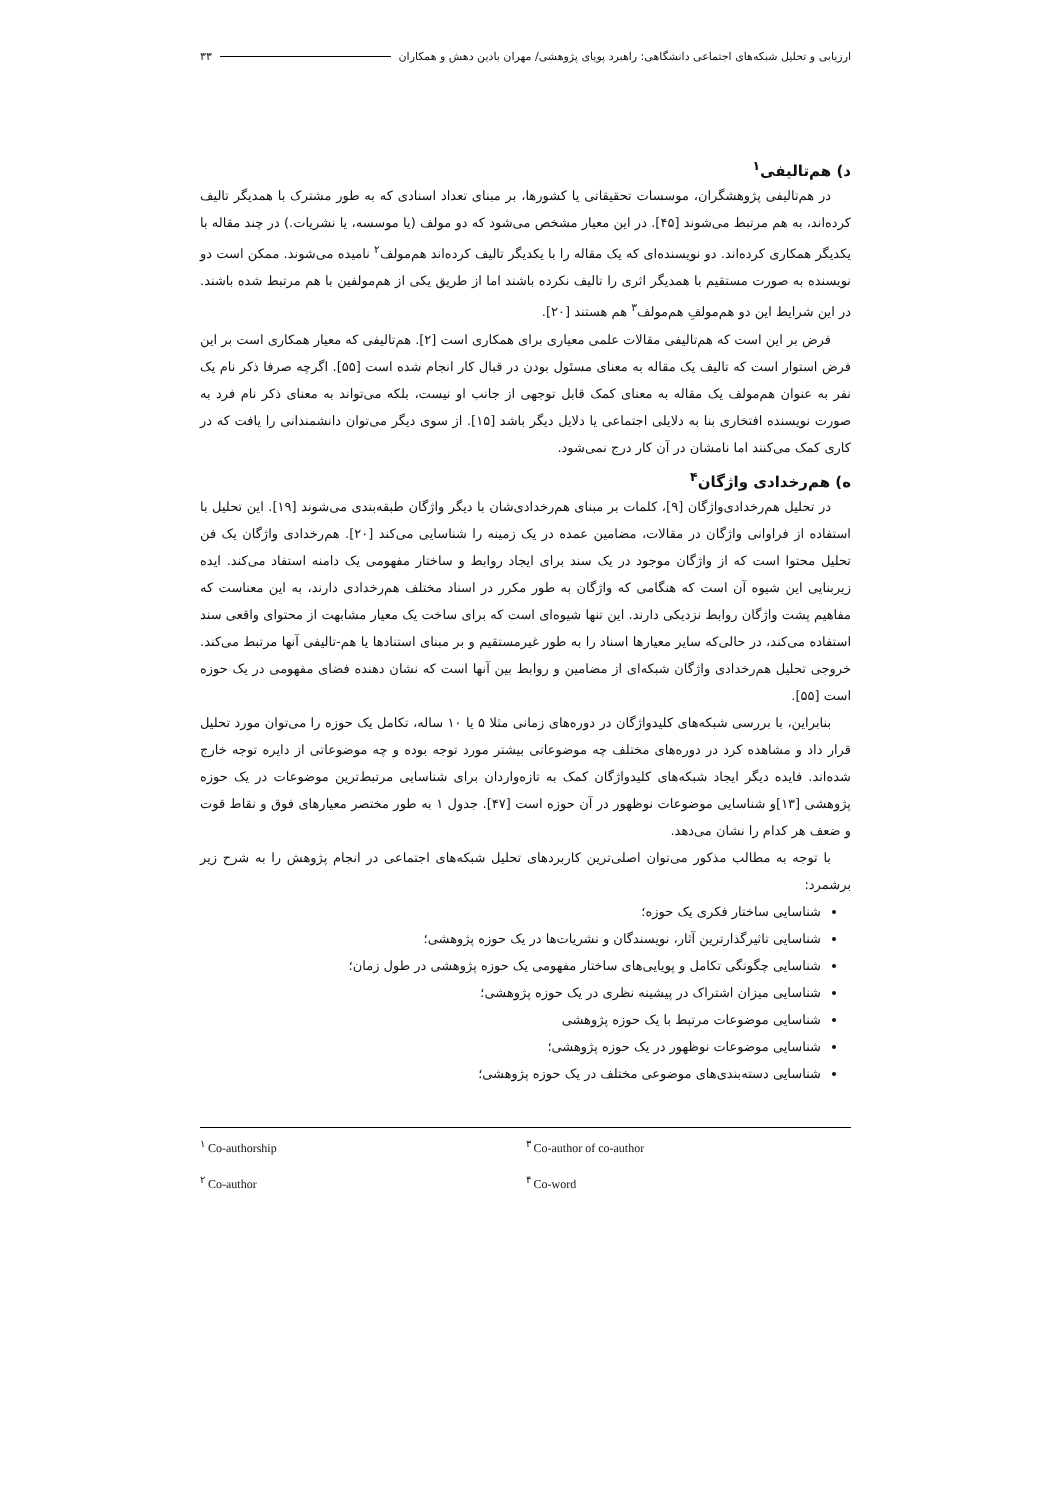ارزیابی و تحلیل شبکه‌های اجتماعی دانشگاهی: راهبرد پویای پژوهشی/ مهران بادین دهش و همکاران ۳۳
د) هم‌تالیفی<sup>۱</sup>
در هم‌تالیفی پژوهشگران، موسسات تحقیقاتی یا کشورها، بر مبنای تعداد اسنادی که به طور مشترک با همدیگر تالیف کرده‌اند، به هم مرتبط می‌شوند [۴۵]. در این معیار مشخص می‌شود که دو مولف (یا موسسه، یا نشریات.) در چند مقاله با یکدیگر همکاری کرده‌اند. دو نویسنده‌ای که یک مقاله را با یکدیگر تالیف کرده‌اند هم‌مولف<sup>۲</sup> نامیده می‌شوند. ممکن است دو نویسنده به صورت مستقیم با همدیگر اثری را تالیف نکرده باشند اما از طریق یکی از هم‌مولفین با هم مرتبط شده باشند. در این شرایط این دو هم‌مولفِ هم‌مولف<sup>۳</sup> هم هستند [۲۰].
فرض بر این است که هم‌تالیفی مقالات علمی معیاری برای همکاری است [۲]. هم‌تالیفی که معیار همکاری است بر این فرض استوار است که تالیف یک مقاله به معنای مسئول بودن در قبال کار انجام شده است [۵۵]. اگرچه صرفا ذکر نام یک نفر به عنوان هم‌مولف یک مقاله به معنای کمک قابل توجهی از جانب او نیست، بلکه می‌تواند به معنای ذکر نام فرد به صورت نویسنده افتخاری بنا به دلایلی اجتماعی یا دلایل دیگر باشد [۱۵]. از سوی دیگر می‌توان دانشمندانی را یافت که در کاری کمک می‌کنند اما نامشان در آن کار درج نمی‌شود.
ه) هم‌رخدادی واژگان<sup>۴</sup>
در تحلیل هم‌رخدادی‌واژگان [۹]، کلمات بر مبنای هم‌رخدادی‌شان با دیگر واژگان طبقه‌بندی می‌شوند [۱۹]. این تحلیل با استفاده از فراوانی واژگان در مقالات، مضامین عمده در یک زمینه را شناسایی می‌کند [۲۰]. هم‌رخدادی واژگان یک فن تحلیل محتوا است که از واژگان موجود در یک سند برای ایجاد روابط و ساختار مفهومی یک دامنه استفاد می‌کند. ایده زیربنایی این شیوه آن است که هنگامی که واژگان به طور مکرر در اسناد مختلف هم‌رخدادی دارند، به این معناست که مفاهیم پشت واژگان روابط نزدیکی دارند. این تنها شیوه‌ای است که برای ساخت یک معیار مشابهت از محتوای واقعی سند استفاده می‌کند، در حالی‌که سایر معیارها اسناد را به طور غیرمستقیم و بر مبنای استنادها یا هم-تالیفی آنها مرتبط می‌کند. خروجی تحلیل هم‌رخدادی واژگان شبکه‌ای از مضامین و روابط بین آنها است که نشان دهنده فضای مفهومی در یک حوزه است [۵۵].
بنابراین، با بررسی شبکه‌های کلیدواژگان در دوره‌های زمانی مثلا ۵ یا ۱۰ ساله، تکامل یک حوزه را می‌توان مورد تحلیل قرار داد و مشاهده کرد در دوره‌های مختلف چه موضوعاتی بیشتر مورد توجه بوده و چه موضوعاتی از دایره توجه خارج شده‌اند. فایده دیگر ایجاد شبکه‌های کلیدواژگان کمک به تازه‌واردان برای شناسایی مرتبط‌ترین موضوعات در یک حوزه پژوهشی [۱۳]و شناسایی موضوعات نوظهور در آن حوزه است [۴۷]. جدول ۱ به طور مختصر معیارهای فوق و نقاط قوت و ضعف هر کدام را نشان می‌دهد.
با توجه به مطالب مذکور می‌توان اصلی‌ترین کاربردهای تحلیل شبکه‌های اجتماعی در انجام پژوهش را به شرح زیر برشمرد:
شناسایی ساختار فکری یک حوزه؛
شناسایی تاثیرگذارترین آثار، نویسندگان و نشریات‌ها در یک حوزه پژوهشی؛
شناسایی چگونگی تکامل و پویایی‌های ساختار مفهومی یک حوزه پژوهشی در طول زمان؛
شناسایی میزان اشتراک در پیشینه نظری در یک حوزه پژوهشی؛
شناسایی موضوعات مرتبط با یک حوزه پژوهشی
شناسایی موضوعات نوظهور در یک حوزه پژوهشی؛
شناسایی دسته‌بندی‌های موضوعی مختلف در یک حوزه پژوهشی؛
<sup>۱</sup> Co-authorship
<sup>۳</sup> Co-author of co-author
<sup>۲</sup> Co-author
<sup>۴</sup> Co-word